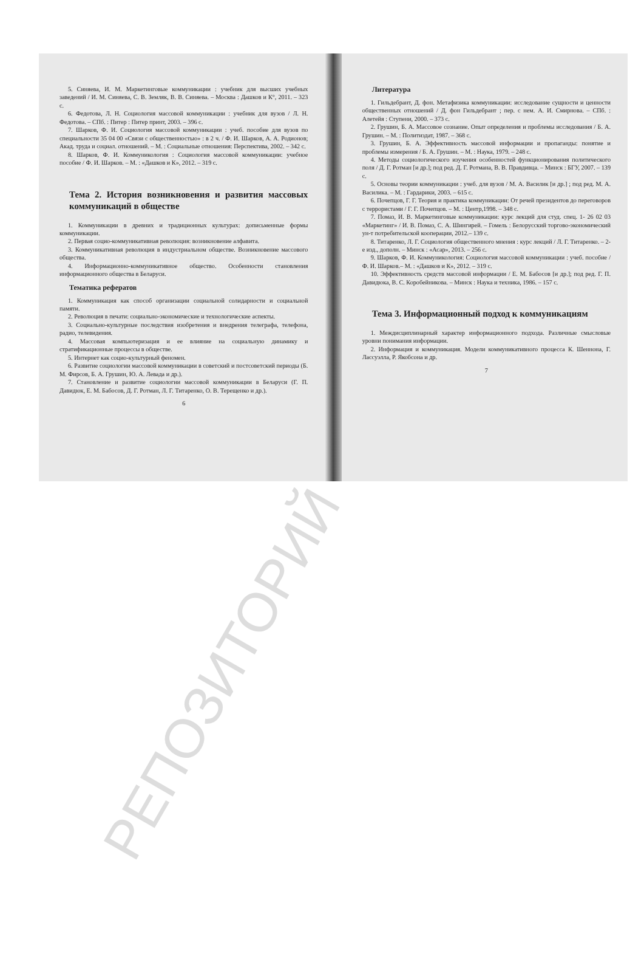5. Синяева, И. М. Маркетинговые коммуникации : учебник для высших учебных заведений / И. М. Синяева, С. В. Земляк, В. В. Синяева. – Москва : Дашков и К°, 2011. – 323 с.
6. Федотова, Л. Н. Социология массовой коммуникации : учебник для вузов / Л. Н. Федотова. – СПб. : Питер : Питер принт, 2003. – 396 с.
7. Шарков, Ф. И. Социология массовой коммуникации : учеб. пособие для вузов по специальности 35 04 00 «Связи с общественностью» : в 2 ч. / Ф. И. Шарков, А. А. Родионов; Акад. труда и социал. отношений. – М. : Социальные отношения: Перспектива, 2002. – 342 с.
8. Шарков, Ф. И. Коммуникология : Социология массовой коммуникации: учебное пособие / Ф. И. Шарков. – М. : «Дашков и К», 2012. – 319 с.
Тема 2. История возникновения и развития массовых коммуникаций в обществе
1. Коммуникации в древних и традиционных культурах: дописьменные формы коммуникации.
2. Первая социо-коммуникативная революция: возникновение алфавита.
3. Коммуникативная революция в индустриальном обществе. Возникновение массового общества.
4. Информационно-коммуникативное общество. Особенности становления информационного общества в Беларуси.
Тематика рефератов
1. Коммуникация как способ организации социальной солидарности и социальной памяти.
2. Революция в печати: социально-экономические и технологические аспекты.
3. Социально-культурные последствия изобретения и внедрения телеграфа, телефона, радио, телевидения.
4. Массовая компьютеризация и ее влияние на социальную динамику и стратификационные процессы в обществе.
5. Интернет как социо-культурный феномен.
6. Развитие социологии массовой коммуникации в советский и постсоветский периоды (Б. М. Фирсов, Б. А. Грушин, Ю. А. Левада и др.).
7. Становление и развитие социологии массовой коммуникации в Беларуси (Г. П. Давидюк, Е. М. Бабосов, Д. Г. Ротман, Л. Г. Титаренко, О. В. Терещенко и др.).
6
Литература
1. Гильдебрант, Д. фон. Метафизика коммуникации: исследование сущности и ценности общественных отношений / Д. фон Гильдебрант ; пер. с нем. А. И. Смирнова. – СПб. : Алетейя : Ступени, 2000. – 373 с.
2. Грушин, Б. А. Массовое сознание. Опыт определения и проблемы исследования / Б. А. Грушин. – М. : Политиздат, 1987. – 368 с.
3. Грушин, Б. А. Эффективность массовой информации и пропаганды: понятие и проблемы измерения / Б. А. Грушин. – М. : Наука, 1979. – 248 с.
4. Методы социологического изучения особенностей функционирования политического поля / Д. Г. Ротман [и др.]; под ред. Д. Г. Ротмана, В. В. Правдивца. – Минск : БГУ, 2007. – 139 с.
5. Основы теории коммуникации : учеб. для вузов / М. А. Василик [и др.] ; под ред. М. А. Василика. – М. : Гардарики, 2003. – 615 с.
6. Почепцов, Г. Г. Теория и практика коммуникации: От речей президентов до переговоров с террористами / Г. Г. Почепцов. – М. : Центр,1998. – 348 с.
7. Помаз, И. В. Маркетинговые коммуникации: курс лекций для студ. спец. 1- 26 02 03 «Маркетинг» / И. В. Помаз, С. А. Шингирей. – Гомель : Белорусский торгово-экономический ун-т потребительской кооперации, 2012.– 139 с.
8. Титаренко, Л. Г. Социология общественного мнения : курс лекций / Л. Г. Титаренко. – 2-е изд., дополн. – Минск : «Асар», 2013. – 256 с.
9. Шарков, Ф. И. Коммуникология: Социология массовой коммуникации : учеб. пособие / Ф. И. Шарков.– М. : «Дашков и К», 2012. – 319 с.
10. Эффективность средств массовой информации / Е. М. Бабосов [и др.]; под ред. Г. П. Давидюка, В. С. Коробейникова. – Минск : Наука и техника, 1986. – 157 с.
Тема 3. Информационный подход к коммуникациям
1. Междисциплинарный характер информационного подхода. Различные смысловые уровни понимания информации.
2. Информация и коммуникация. Модели коммуникативного процесса К. Шеннона, Г. Лассуэлла, Р. Якобсона и др.
7
РЕПОЗИТОРИЙ